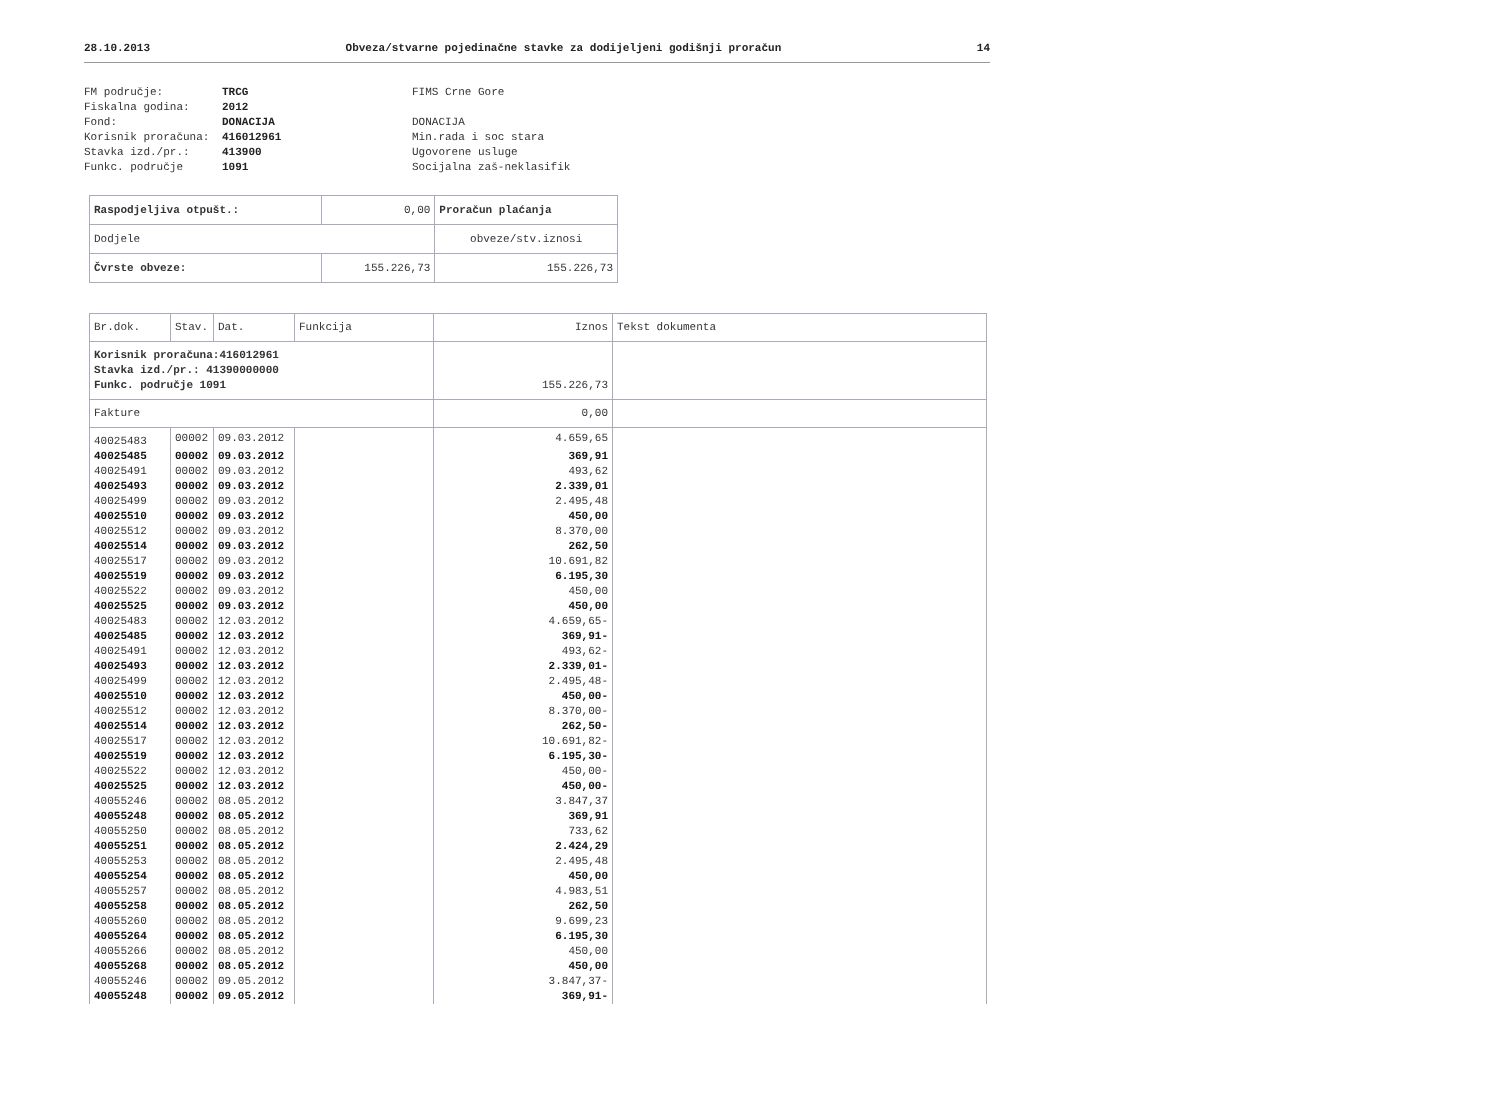28.10.2013 Obveza/stvarne pojedinačne stavke za dodijeljeni godišnji proračun 14
FM područje: TRCG FIMS Crne Gore Fiskalna godina: 2012 Fond: DONACIJA DONACIJA Korisnik proračuna: 416012961 Min.rada i soc stara Stavka izd./pr.: 413900 Ugovorene usluge Funkc. područje 1091 Socijalna zaš-neklasifik
| Raspodjeljiva otpušt.: | 0,00 | Proračun plaćanja |
| Dodjele | | obveze/stv.iznosi |
| Čvrste obveze: | 155.226,73 | 155.226,73 |
| Br.dok. | Stav. | Dat. | Funkcija | Iznos | Tekst dokumenta |
| --- | --- | --- | --- | --- | --- |
| Korisnik proračuna:416012961 Stavka izd./pr.: 41390000000 Funkc. područje 1091 | | | | 155.226,73 | |
| Fakture | | | | 0,00 | |
| 40025483 | 00002 | 09.03.2012 | | 4.659,65 | |
| 40025485 | 00002 | 09.03.2012 | | 369,91 | |
| 40025491 | 00002 | 09.03.2012 | | 493,62 | |
| 40025493 | 00002 | 09.03.2012 | | 2.339,01 | |
| 40025499 | 00002 | 09.03.2012 | | 2.495,48 | |
| 40025510 | 00002 | 09.03.2012 | | 450,00 | |
| 40025512 | 00002 | 09.03.2012 | | 8.370,00 | |
| 40025514 | 00002 | 09.03.2012 | | 262,50 | |
| 40025517 | 00002 | 09.03.2012 | | 10.691,82 | |
| 40025519 | 00002 | 09.03.2012 | | 6.195,30 | |
| 40025522 | 00002 | 09.03.2012 | | 450,00 | |
| 40025525 | 00002 | 09.03.2012 | | 450,00 | |
| 40025483 | 00002 | 12.03.2012 | | 4.659,65- | |
| 40025485 | 00002 | 12.03.2012 | | 369,91- | |
| 40025491 | 00002 | 12.03.2012 | | 493,62- | |
| 40025493 | 00002 | 12.03.2012 | | 2.339,01- | |
| 40025499 | 00002 | 12.03.2012 | | 2.495,48- | |
| 40025510 | 00002 | 12.03.2012 | | 450,00- | |
| 40025512 | 00002 | 12.03.2012 | | 8.370,00- | |
| 40025514 | 00002 | 12.03.2012 | | 262,50- | |
| 40025517 | 00002 | 12.03.2012 | | 10.691,82- | |
| 40025519 | 00002 | 12.03.2012 | | 6.195,30- | |
| 40025522 | 00002 | 12.03.2012 | | 450,00- | |
| 40025525 | 00002 | 12.03.2012 | | 450,00- | |
| 40055246 | 00002 | 08.05.2012 | | 3.847,37 | |
| 40055248 | 00002 | 08.05.2012 | | 369,91 | |
| 40055250 | 00002 | 08.05.2012 | | 733,62 | |
| 40055251 | 00002 | 08.05.2012 | | 2.424,29 | |
| 40055253 | 00002 | 08.05.2012 | | 2.495,48 | |
| 40055254 | 00002 | 08.05.2012 | | 450,00 | |
| 40055257 | 00002 | 08.05.2012 | | 4.983,51 | |
| 40055258 | 00002 | 08.05.2012 | | 262,50 | |
| 40055260 | 00002 | 08.05.2012 | | 9.699,23 | |
| 40055264 | 00002 | 08.05.2012 | | 6.195,30 | |
| 40055266 | 00002 | 08.05.2012 | | 450,00 | |
| 40055268 | 00002 | 08.05.2012 | | 450,00 | |
| 40055246 | 00002 | 09.05.2012 | | 3.847,37- | |
| 40055248 | 00002 | 09.05.2012 | | 369,91- | |